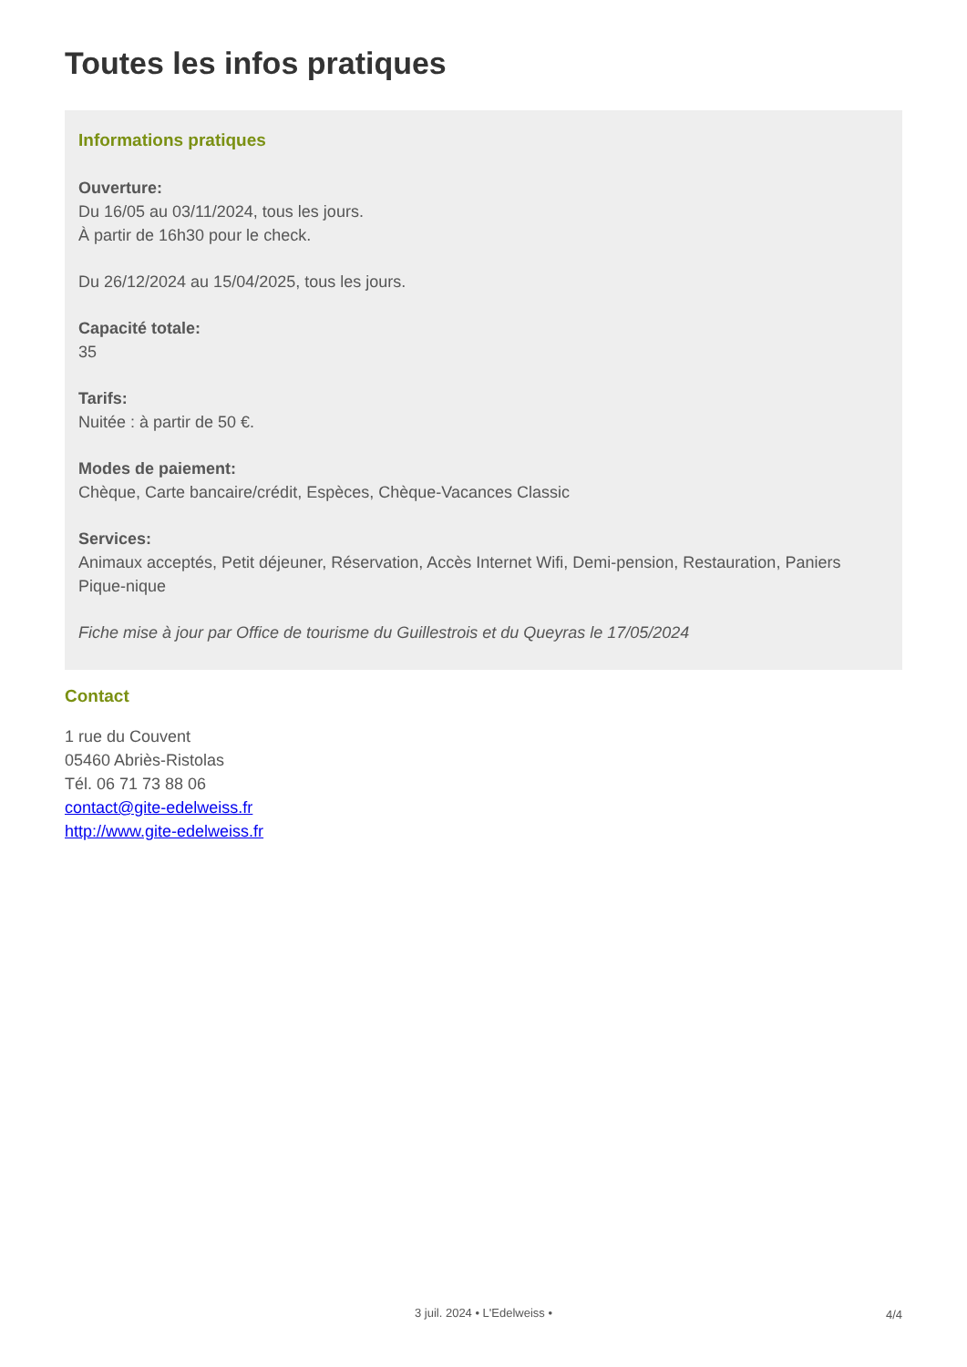Toutes les infos pratiques
Informations pratiques
Ouverture:
Du 16/05 au 03/11/2024, tous les jours.
À partir de 16h30 pour le check.
Du 26/12/2024 au 15/04/2025, tous les jours.
Capacité totale:
35
Tarifs:
Nuitée : à partir de 50 €.
Modes de paiement:
Chèque, Carte bancaire/crédit, Espèces, Chèque-Vacances Classic
Services:
Animaux acceptés, Petit déjeuner, Réservation, Accès Internet Wifi, Demi-pension, Restauration, Paniers Pique-nique
Fiche mise à jour par Office de tourisme du Guillestrois et du Queyras le 17/05/2024
Contact
1 rue du Couvent
05460 Abriès-Ristolas
Tél. 06 71 73 88 06
contact@gite-edelweiss.fr
http://www.gite-edelweiss.fr
3 juil. 2024 • L'Edelweiss • 4/4